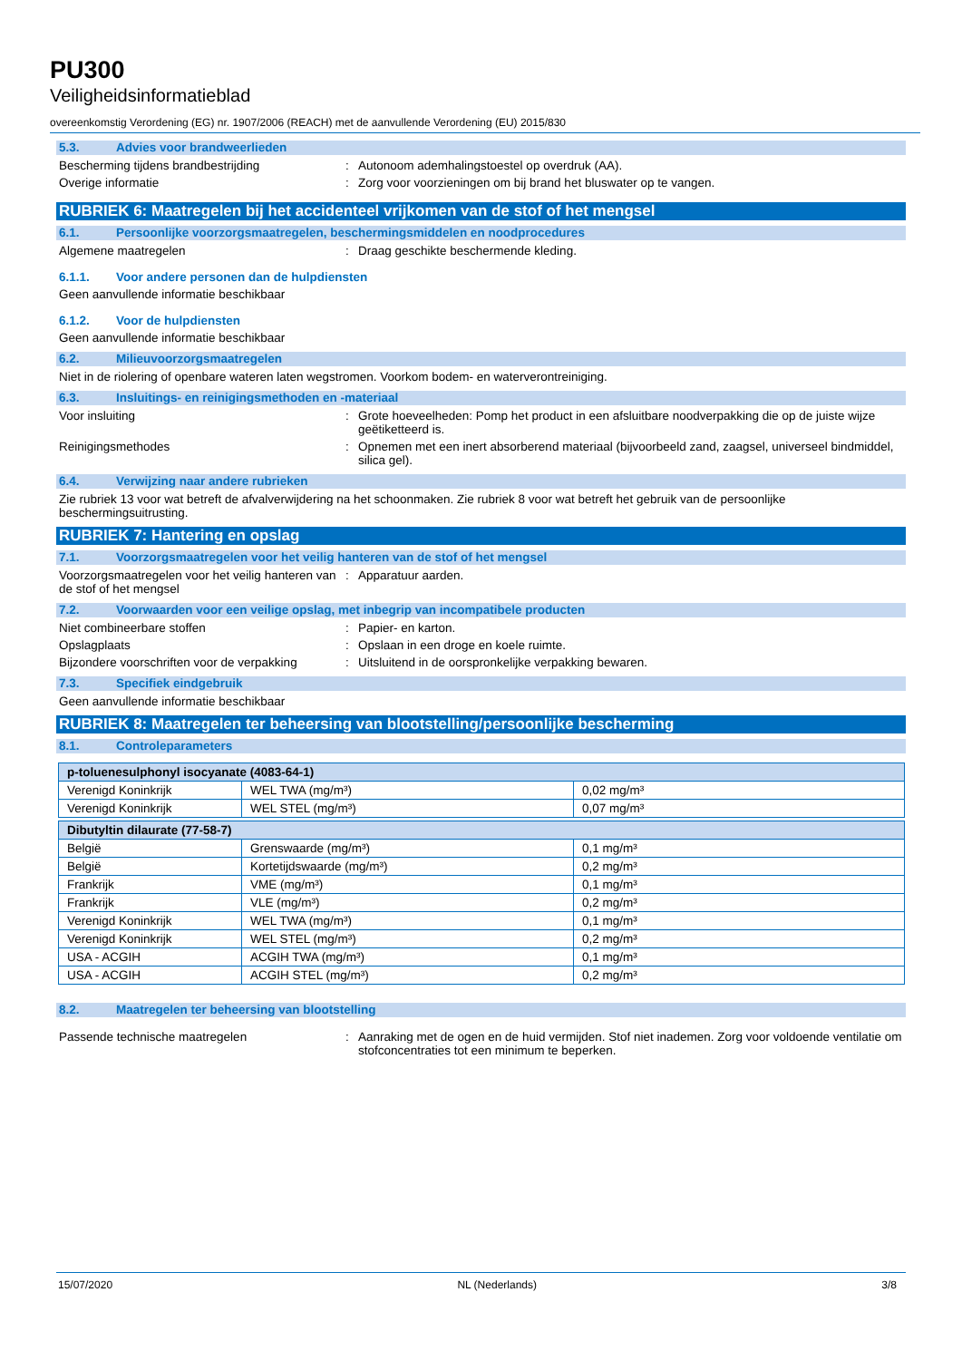PU300
Veiligheidsinformatieblad
overeenkomstig Verordening (EG) nr. 1907/2006 (REACH) met de aanvullende Verordening (EU) 2015/830
5.3. Advies voor brandweerlieden
Bescherming tijdens brandbestrijding : Autonoom ademhalingstoestel op overdruk (AA).
Overige informatie : Zorg voor voorzieningen om bij brand het bluswater op te vangen.
RUBRIEK 6: Maatregelen bij het accidenteel vrijkomen van de stof of het mengsel
6.1. Persoonlijke voorzorgsmaatregelen, beschermingsmiddelen en noodprocedures
Algemene maatregelen : Draag geschikte beschermende kleding.
6.1.1. Voor andere personen dan de hulpdiensten
Geen aanvullende informatie beschikbaar
6.1.2. Voor de hulpdiensten
Geen aanvullende informatie beschikbaar
6.2. Milieuvoorzorgsmaatregelen
Niet in de riolering of openbare wateren laten wegstromen. Voorkom bodem- en waterverontreiniging.
6.3. Insluitings- en reinigingsmethoden en -materiaal
Voor insluiting : Grote hoeveelheden: Pomp het product in een afsluitbare noodverpakking die op de juiste wijze geëtiketteerd is.
Reinigingsmethodes : Opnemen met een inert absorberend materiaal (bijvoorbeeld zand, zaagsel, universeel bindmiddel, silica gel).
6.4. Verwijzing naar andere rubrieken
Zie rubriek 13 voor wat betreft de afvalverwijdering na het schoonmaken. Zie rubriek 8 voor wat betreft het gebruik van de persoonlijke beschermingsuitrusting.
RUBRIEK 7: Hantering en opslag
7.1. Voorzorgsmaatregelen voor het veilig hanteren van de stof of het mengsel
Voorzorgsmaatregelen voor het veilig hanteren van de stof of het mengsel
: Apparatuur aarden.
7.2. Voorwaarden voor een veilige opslag, met inbegrip van incompatibele producten
Niet combineerbare stoffen : Papier- en karton.
Opslagplaats : Opslaan in een droge en koele ruimte.
Bijzondere voorschriften voor de verpakking
: Uitsluitend in de oorspronkelijke verpakking bewaren.
7.3. Specifiek eindgebruik
Geen aanvullende informatie beschikbaar
RUBRIEK 8: Maatregelen ter beheersing van blootstelling/persoonlijke bescherming
8.1. Controleparameters
| p-toluenesulphonyl isocyanate (4083-64-1) | | |
| Verenigd Koninkrijk | WEL TWA (mg/m³) | 0,02 mg/m³ |
| Verenigd Koninkrijk | WEL STEL (mg/m³) | 0,07 mg/m³ |
| Dibutyltin dilaurate (77-58-7) | | |
| België | Grenswaarde (mg/m³) | 0,1 mg/m³ |
| België | Kortetijdswaarde (mg/m³) | 0,2 mg/m³ |
| Frankrijk | VME (mg/m³) | 0,1 mg/m³ |
| Frankrijk | VLE (mg/m³) | 0,2 mg/m³ |
| Verenigd Koninkrijk | WEL TWA (mg/m³) | 0,1 mg/m³ |
| Verenigd Koninkrijk | WEL STEL (mg/m³) | 0,2 mg/m³ |
| USA - ACGIH | ACGIH TWA (mg/m³) | 0,1 mg/m³ |
| USA - ACGIH | ACGIH STEL (mg/m³) | 0,2 mg/m³ |
8.2. Maatregelen ter beheersing van blootstelling
Passende technische maatregelen : Aanraking met de ogen en de huid vermijden. Stof niet inademen. Zorg voor voldoende ventilatie om stofconcentraties tot een minimum te beperken.
15/07/2020 NL (Nederlands) 3/8